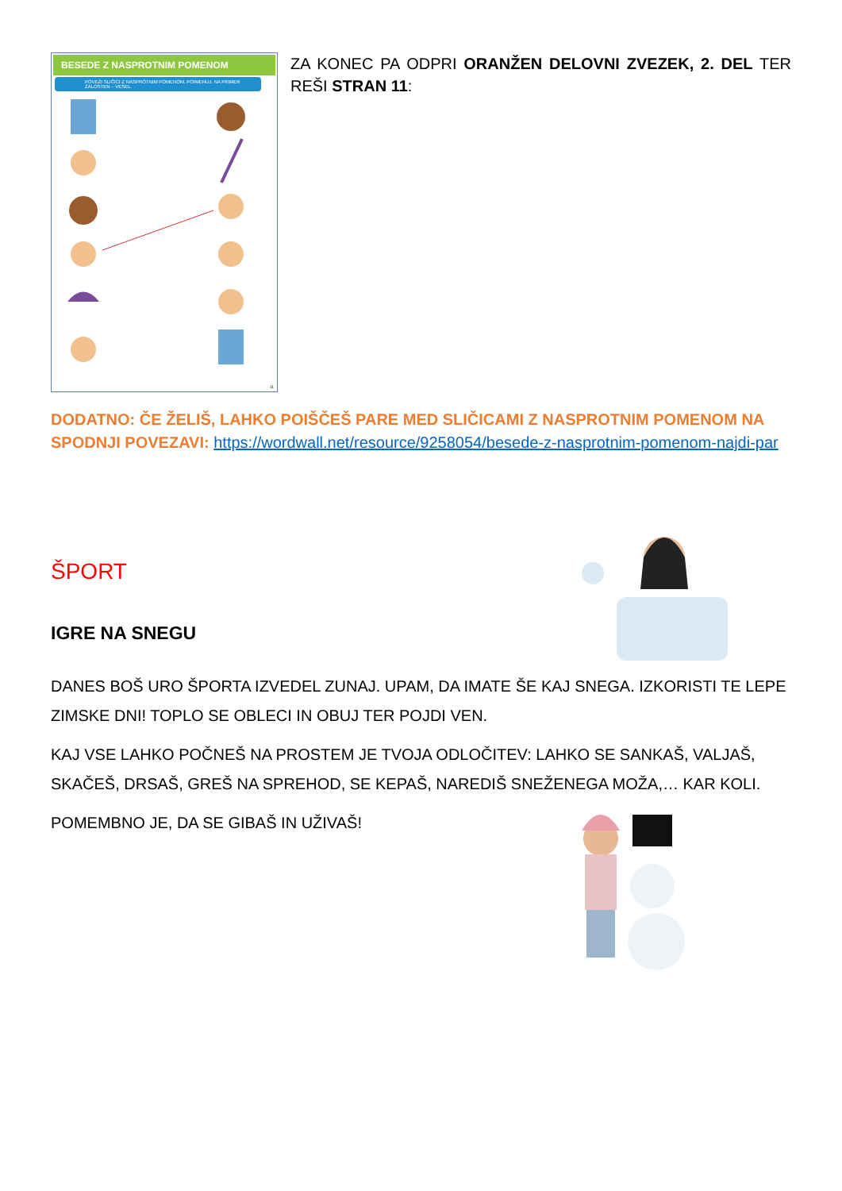BESEDE Z NASPROTNIM POMENOM
POVEŽI SLIČICI Z NASPROTNIM POMENOM. POIMENUJ. NA PRIMER ŽALOSTEN – VESEL.
11
ZA KONEC PA ODPRI ORANŽEN DELOVNI ZVEZEK, 2. DEL TER REŠI STRAN 11:
DODATNO: ČE ŽELIŠ, LAHKO POIŠČEŠ PARE MED SLIČICAMI Z NASPROTNIM POMENOM NA SPODNJI POVEZAVI: https://wordwall.net/resource/9258054/besede-z-nasprotnim-pomenom-najdi-par
ŠPORT
IGRE NA SNEGU
DANES BOŠ URO ŠPORTA IZVEDEL ZUNAJ. UPAM, DA IMATE ŠE KAJ SNEGA. IZKORISTI TE LEPE ZIMSKE DNI! TOPLO SE OBLECI IN OBUJ TER POJDI VEN.
KAJ VSE LAHKO POČNEŠ NA PROSTEM JE TVOJA ODLOČITEV: LAHKO SE SANKAŠ, VALJAŠ, SKAČEŠ, DRSAŠ, GREŠ NA SPREHOD, SE KEPAŠ, NAREDIŠ SNEŽENEGA MOŽA,… KAR KOLI.
POMEMBNO JE, DA SE GIBAŠ IN UŽIVAŠ!